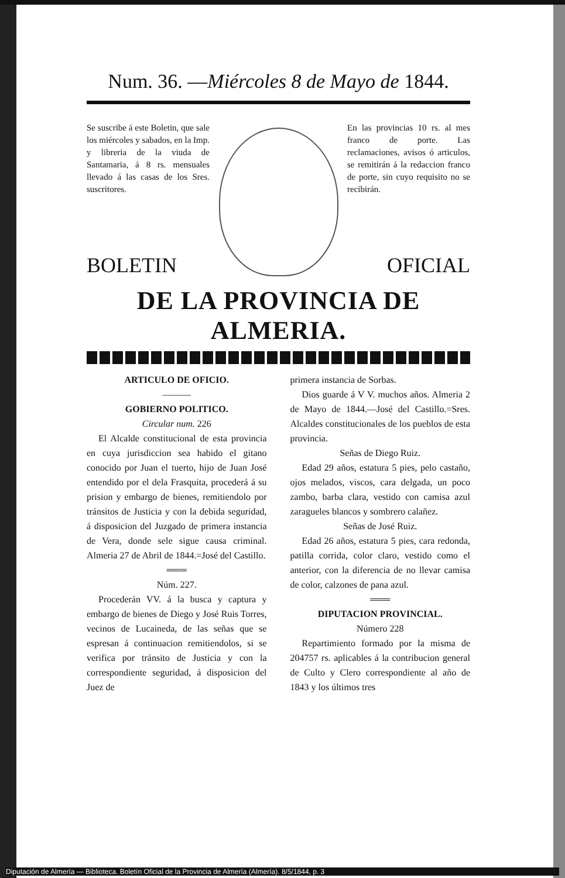Num. 36. —Miércoles 8 de Mayo de 1844.
Se suscribe á este Boletin, que sale los miércoles y sabados, en la Imp. y libreria de la viuda de Santamaria, á 8 rs. mensuales llevado á las casas de los Sres. suscritores.
En las provincias 10 rs. al mes franco de porte. Las reclamaciones, avisos ó articulos, se remitirán á la redaccion franco de porte, sin cuyo requisito no se recibirán.
BOLETIN OFICIAL
DE LA PROVINCIA DE ALMERIA.
ARTICULO DE OFICIO.
———
GOBIERNO POLITICO.
Circular num. 226
El Alcalde constitucional de esta provincia en cuya jurisdiccion sea habido el gitano conocido por Juan el tuerto, hijo de Juan José entendido por el dela Frasquita, procederá á su prision y embargo de bienes, remitiendolo por tránsitos de Justicia y con la debida seguridad, á disposicion del Juzgado de primera instancia de Vera, donde sele sigue causa criminal. Almeria 27 de Abril de 1844.=José del Castillo.
═══
Núm. 227.
Procederán VV. á la busca y captura y embargo de bienes de Diego y José Ruis Torres, vecinos de Lucaineda, de las señas que se espresan á continuacion remitiendolos, si se verifica por tránsito de Justicia y con la correspondiente seguridad, á disposicion del Juez de
primera instancia de Sorbas.
Dios guarde á V V. muchos años. Almeria 2 de Mayo de 1844.—José del Castillo.=Sres. Alcaldes constitucionales de los pueblos de esta provincia.
Señas de Diego Ruiz.
Edad 29 años, estatura 5 pies, pelo castaño, ojos melados, viscos, cara delgada, un poco zambo, barba clara, vestido con camisa azul zaragueles blancos y sombrero calañez.
Señas de José Ruiz.
Edad 26 años, estatura 5 pies, cara redonda, patilla corrida, color claro, vestido como el anterior, con la diferencia de no llevar camisa de color, calzones de pana azul.
═══
DIPUTACION PROVINCIAL.
Número 228
Repartimiento formado por la misma de 204757 rs. aplicables á la contribucion general de Culto y Clero correspondiente al año de 1843 y los últimos tres
Diputación de Almería — Biblioteca. Boletín Oficial de la Provincia de Almería (Almería). 8/5/1844, p. 3